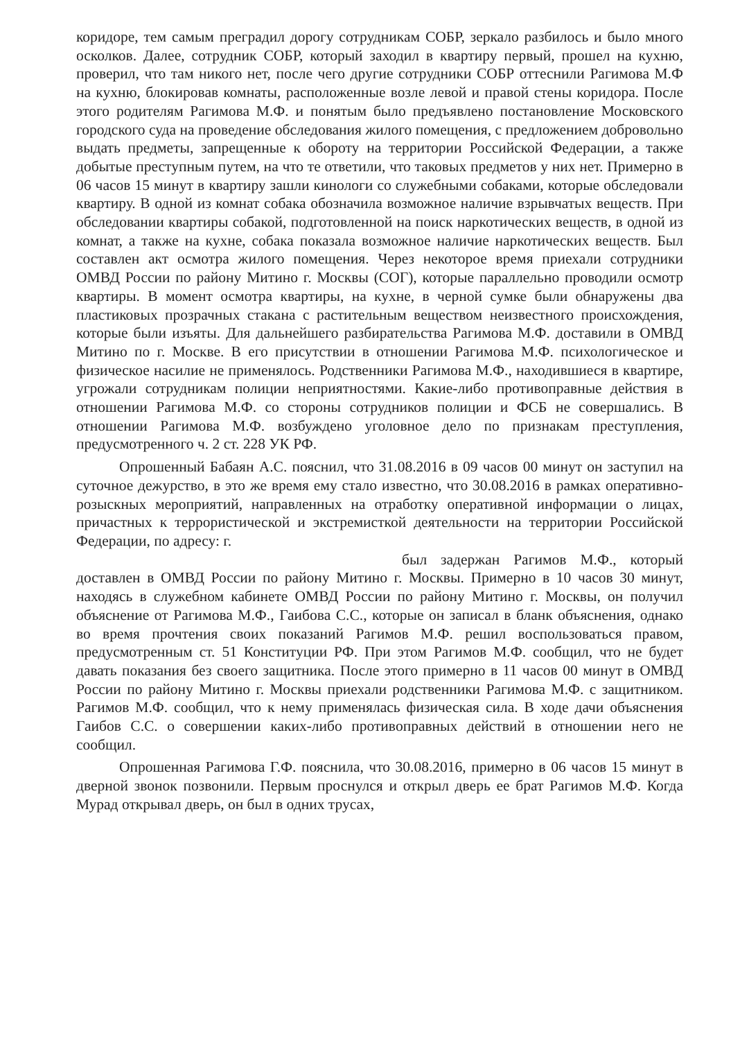коридоре, тем самым преградил дорогу сотрудникам СОБР, зеркало разбилось и было много осколков. Далее, сотрудник СОБР, который заходил в квартиру первый, прошел на кухню, проверил, что там никого нет, после чего другие сотрудники СОБР оттеснили Рагимова М.Ф на кухню, блокировав комнаты, расположенные возле левой и правой стены коридора. После этого родителям Рагимова М.Ф. и понятым было предъявлено постановление Московского городского суда на проведение обследования жилого помещения, с предложением добровольно выдать предметы, запрещенные к обороту на территории Российской Федерации, а также добытые преступным путем, на что те ответили, что таковых предметов у них нет. Примерно в 06 часов 15 минут в квартиру зашли кинологи со служебными собаками, которые обследовали квартиру. В одной из комнат собака обозначила возможное наличие взрывчатых веществ. При обследовании квартиры собакой, подготовленной на поиск наркотических веществ, в одной из комнат, а также на кухне, собака показала возможное наличие наркотических веществ. Был составлен акт осмотра жилого помещения. Через некоторое время приехали сотрудники ОМВД России по району Митино г. Москвы (СОГ), которые параллельно проводили осмотр квартиры. В момент осмотра квартиры, на кухне, в черной сумке были обнаружены два пластиковых прозрачных стакана с растительным веществом неизвестного происхождения, которые были изъяты. Для дальнейшего разбирательства Рагимова М.Ф. доставили в ОМВД Митино по г. Москве. В его присутствии в отношении Рагимова М.Ф. психологическое и физическое насилие не применялось. Родственники Рагимова М.Ф., находившиеся в квартире, угрожали сотрудникам полиции неприятностями. Какие-либо противоправные действия в отношении Рагимова М.Ф. со стороны сотрудников полиции и ФСБ не совершались. В отношении Рагимова М.Ф. возбуждено уголовное дело по признакам преступления, предусмотренного ч. 2 ст. 228 УК РФ.
Опрошенный Бабаян А.С. пояснил, что 31.08.2016 в 09 часов 00 минут он заступил на суточное дежурство, в это же время ему стало известно, что 30.08.2016 в рамках оперативно-розыскных мероприятий, направленных на отработку оперативной информации о лицах, причастных к террористической и экстремисткой деятельности на территории Российской Федерации, по адресу: г.
был задержан Рагимов М.Ф., который доставлен в ОМВД России по району Митино г. Москвы. Примерно в 10 часов 30 минут, находясь в служебном кабинете ОМВД России по району Митино г. Москвы, он получил объяснение от Рагимова М.Ф., Гаибова С.С., которые он записал в бланк объяснения, однако во время прочтения своих показаний Рагимов М.Ф. решил воспользоваться правом, предусмотренным ст. 51 Конституции РФ. При этом Рагимов М.Ф. сообщил, что не будет давать показания без своего защитника. После этого примерно в 11 часов 00 минут в ОМВД России по району Митино г. Москвы приехали родственники Рагимова М.Ф. с защитником. Рагимов М.Ф. сообщил, что к нему применялась физическая сила. В ходе дачи объяснения Гаибов С.С. о совершении каких-либо противоправных действий в отношении него не сообщил.
Опрошенная Рагимова Г.Ф. пояснила, что 30.08.2016, примерно в 06 часов 15 минут в дверной звонок позвонили. Первым проснулся и открыл дверь ее брат Рагимов М.Ф. Когда Мурад открывал дверь, он был в одних трусах,